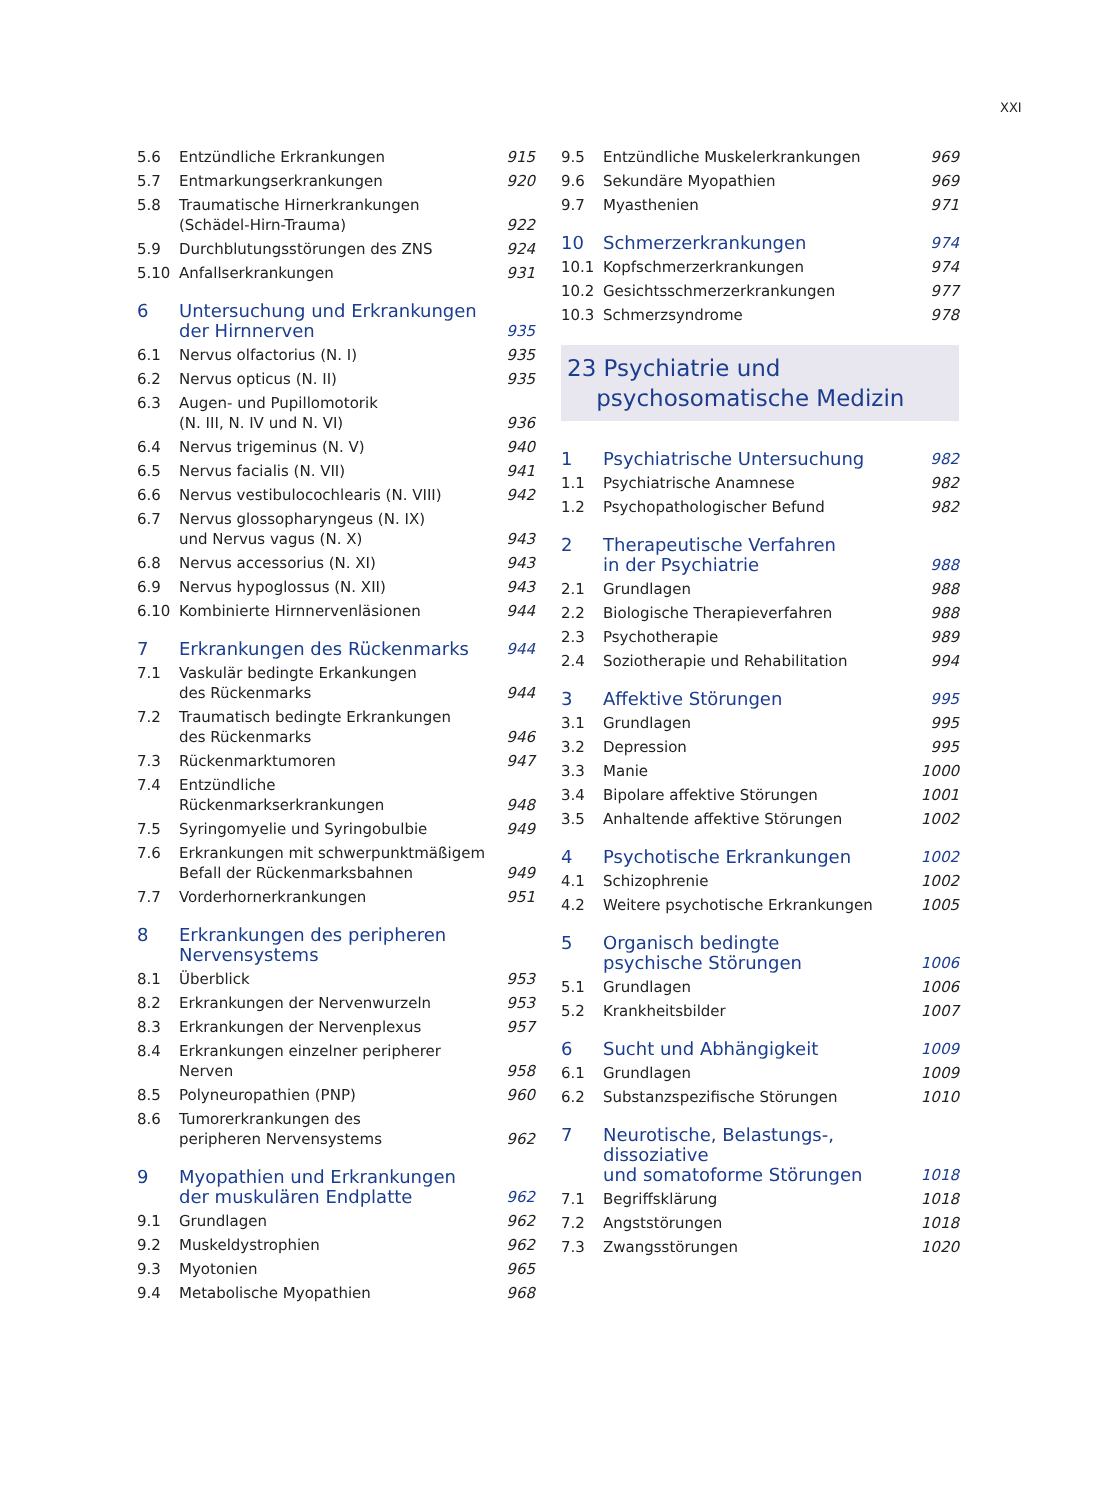XXI
| 5.6 | Entzündliche Erkrankungen | 915 |
| 5.7 | Entmarkungserkrankungen | 920 |
| 5.8 | Traumatische Hirnerkrankungen (Schädel-Hirn-Trauma) | 922 |
| 5.9 | Durchblutungsstörungen des ZNS | 924 |
| 5.10 | Anfallserkrankungen | 931 |
| 6 | Untersuchung und Erkrankungen der Hirnnerven | 935 |
| 6.1 | Nervus olfactorius (N. I) | 935 |
| 6.2 | Nervus opticus (N. II) | 935 |
| 6.3 | Augen- und Pupillomotorik (N. III, N. IV und N. VI) | 936 |
| 6.4 | Nervus trigeminus (N. V) | 940 |
| 6.5 | Nervus facialis (N. VII) | 941 |
| 6.6 | Nervus vestibulocochlearis (N. VIII) | 942 |
| 6.7 | Nervus glossopharyngeus (N. IX) und Nervus vagus (N. X) | 943 |
| 6.8 | Nervus accessorius (N. XI) | 943 |
| 6.9 | Nervus hypoglossus (N. XII) | 943 |
| 6.10 | Kombinierte Hirnnervenläsionen | 944 |
| 7 | Erkrankungen des Rückenmarks | 944 |
| 7.1 | Vaskulär bedingte Erkankungen des Rückenmarks | 944 |
| 7.2 | Traumatisch bedingte Erkrankungen des Rückenmarks | 946 |
| 7.3 | Rückenmarktumoren | 947 |
| 7.4 | Entzündliche Rückenmarkserkrankungen | 948 |
| 7.5 | Syringomyelie und Syringobulbie | 949 |
| 7.6 | Erkrankungen mit schwerpunktmäßigem Befall der Rückenmarksbahnen | 949 |
| 7.7 | Vorderhornerkrankungen | 951 |
| 8 | Erkrankungen des peripheren Nervensystems | |
| 8.1 | Überblick | 953 |
| 8.2 | Erkrankungen der Nervenwurzeln | 953 |
| 8.3 | Erkrankungen der Nervenplexus | 957 |
| 8.4 | Erkrankungen einzelner peripherer Nerven | 958 |
| 8.5 | Polyneuropathien (PNP) | 960 |
| 8.6 | Tumorerkrankungen des peripheren Nervensystems | 962 |
| 9 | Myopathien und Erkrankungen der muskulären Endplatte | 962 |
| 9.1 | Grundlagen | 962 |
| 9.2 | Muskeldystrophien | 962 |
| 9.3 | Myotonien | 965 |
| 9.4 | Metabolische Myopathien | 968 |
| 9.5 | Entzündliche Muskelerkrankungen | 969 |
| 9.6 | Sekundäre Myopathien | 969 |
| 9.7 | Myasthenien | 971 |
| 10 | Schmerzerkrankungen | 974 |
| 10.1 | Kopfschmerzerkrankungen | 974 |
| 10.2 | Gesichtsschmerzerkrankungen | 977 |
| 10.3 | Schmerzsyndrome | 978 |
23 Psychiatrie und
psychosomatische Medizin
| 1 | Psychiatrische Untersuchung | 982 |
| 1.1 | Psychiatrische Anamnese | 982 |
| 1.2 | Psychopathologischer Befund | 982 |
| 2 | Therapeutische Verfahren in der Psychiatrie | 988 |
| 2.1 | Grundlagen | 988 |
| 2.2 | Biologische Therapieverfahren | 988 |
| 2.3 | Psychotherapie | 989 |
| 2.4 | Soziotherapie und Rehabilitation | 994 |
| 3 | Affektive Störungen | 995 |
| 3.1 | Grundlagen | 995 |
| 3.2 | Depression | 995 |
| 3.3 | Manie | 1000 |
| 3.4 | Bipolare affektive Störungen | 1001 |
| 3.5 | Anhaltende affektive Störungen | 1002 |
| 4 | Psychotische Erkrankungen | 1002 |
| 4.1 | Schizophrenie | 1002 |
| 4.2 | Weitere psychotische Erkrankungen | 1005 |
| 5 | Organisch bedingte psychische Störungen | 1006 |
| 5.1 | Grundlagen | 1006 |
| 5.2 | Krankheitsbilder | 1007 |
| 6 | Sucht und Abhängigkeit | 1009 |
| 6.1 | Grundlagen | 1009 |
| 6.2 | Substanzspezifische Störungen | 1010 |
| 7 | Neurotische, Belastungs-, dissoziative und somatoforme Störungen | 1018 |
| 7.1 | Begriffsklärung | 1018 |
| 7.2 | Angststörungen | 1018 |
| 7.3 | Zwangsstörungen | 1020 |